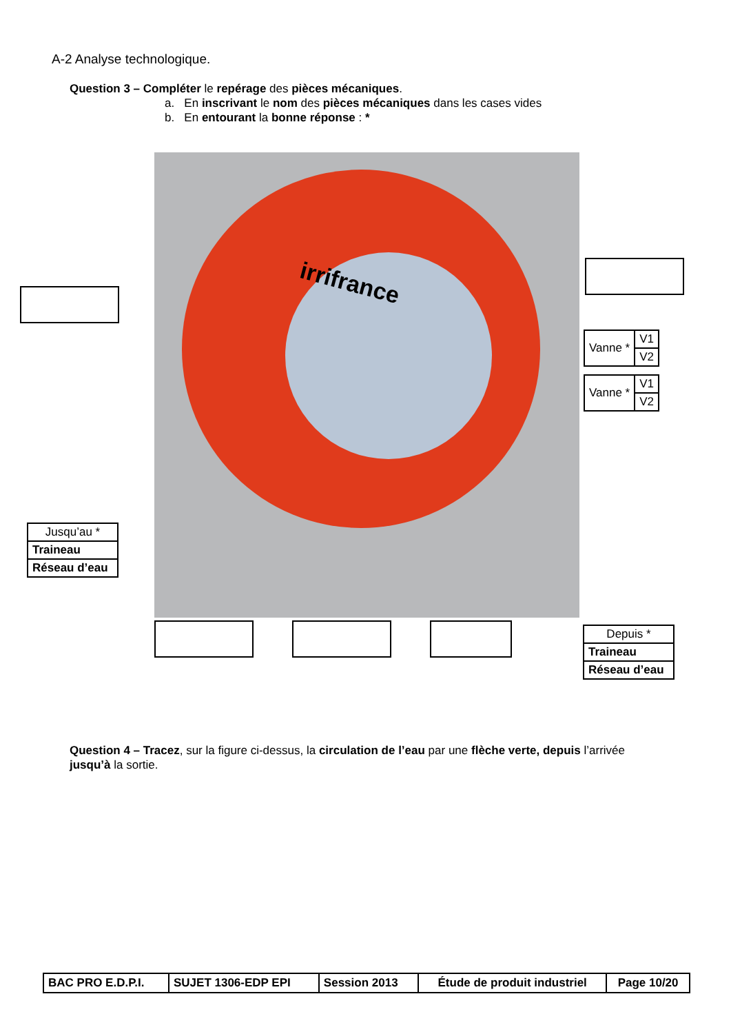A-2 Analyse technologique.
Question 3 – Compléter le repérage des pièces mécaniques.
a. En inscrivant le nom des pièces mécaniques dans les cases vides
b. En entourant la bonne réponse : *
irrifrance
| Vanne * | V1 |
| | V2 |
| Vanne * | V1 |
| | V2 |
| Jusqu’au * |
| Traineau |
| Réseau d’eau |
| Depuis * |
| Traineau |
| Réseau d’eau |
Question 4 – Tracez, sur la figure ci-dessus, la circulation de l’eau par une flèche verte, depuis l’arrivée jusqu’à la sortie.
| BAC PRO E.D.P.I. | SUJET 1306-EDP EPI | Session 2013 | Étude de produit industriel | Page 10/20 |